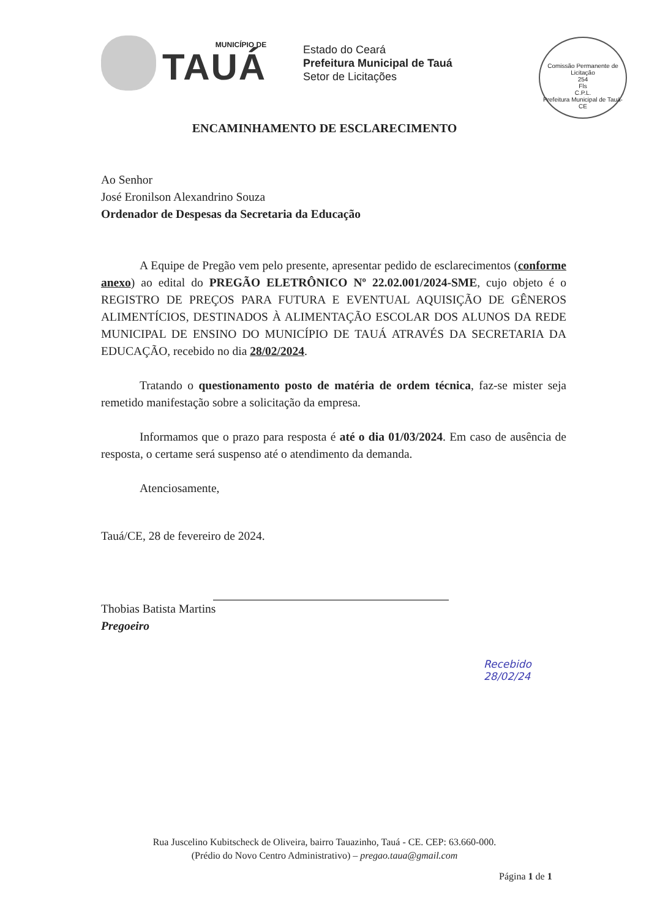MUNICÍPIO DE
TAUÁ
Estado do Ceará
Prefeitura Municipal de Tauá
Setor de Licitações
Comissão Permanente de Licitação
254
Fls
C.P.L.
Prefeitura Municipal de Tauá-CE
ENCAMINHAMENTO DE ESCLARECIMENTO
Ao Senhor
José Eronilson Alexandrino Souza
Ordenador de Despesas da Secretaria da Educação
A Equipe de Pregão vem pelo presente, apresentar pedido de esclarecimentos (conforme anexo) ao edital do PREGÃO ELETRÔNICO Nº 22.02.001/2024-SME, cujo objeto é o REGISTRO DE PREÇOS PARA FUTURA E EVENTUAL AQUISIÇÃO DE GÊNEROS ALIMENTÍCIOS, DESTINADOS À ALIMENTAÇÃO ESCOLAR DOS ALUNOS DA REDE MUNICIPAL DE ENSINO DO MUNICÍPIO DE TAUÁ ATRAVÉS DA SECRETARIA DA EDUCAÇÃO, recebido no dia 28/02/2024.
Tratando o questionamento posto de matéria de ordem técnica, faz-se mister seja remetido manifestação sobre a solicitação da empresa.
Informamos que o prazo para resposta é até o dia 01/03/2024. Em caso de ausência de resposta, o certame será suspenso até o atendimento da demanda.
Atenciosamente,
Tauá/CE, 28 de fevereiro de 2024.
Thobias Batista Martins
Pregoeiro
Recebido
28/02/24
Rua Juscelino Kubitscheck de Oliveira, bairro Tauazinho, Tauá - CE. CEP: 63.660-000.
(Prédio do Novo Centro Administrativo) – pregao.taua@gmail.com
Página 1 de 1